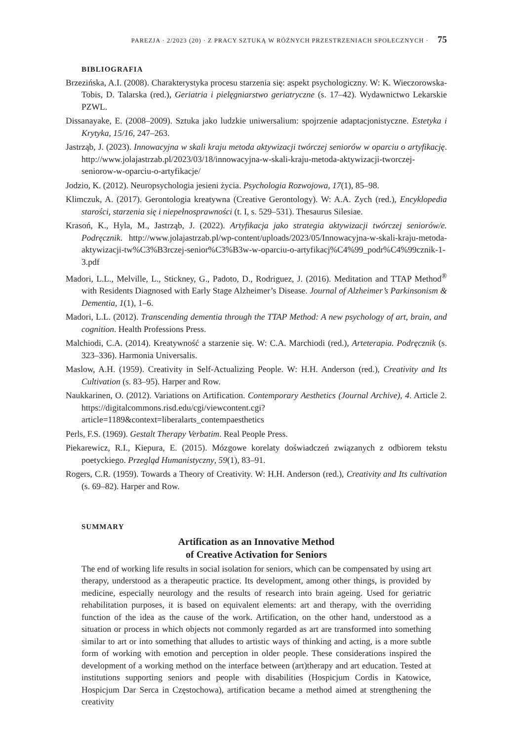PAREZJA · 2/2023 (20) · Z PRACY SZTUKĄ W RÓŻNYCH PRZESTRZENIACH SPOŁECZNYCH · 75
BIBLIOGRAFIA
Brzezińska, A.I. (2008). Charakterystyka procesu starzenia się: aspekt psychologiczny. W: K. Wieczorowska-Tobis, D. Talarska (red.), Geriatria i pielęgniarstwo geriatryczne (s. 17–42). Wydawnictwo Lekarskie PZWL.
Dissanayake, E. (2008–2009). Sztuka jako ludzkie uniwersalium: spojrzenie adaptacjonistyczne. Estetyka i Krytyka, 15/16, 247–263.
Jastrząb, J. (2023). Innowacyjna w skali kraju metoda aktywizacji twórczej seniorów w oparciu o artyfikację. http://www.jolajastrzab.pl/2023/03/18/innowacyjna-w-skali-kraju-metoda-aktywizacji-tworczej-seniorow-w-oparciu-o-artyfikacje/
Jodzio, K. (2012). Neuropsychologia jesieni życia. Psychologia Rozwojowa, 17(1), 85–98.
Klimczuk, A. (2017). Gerontologia kreatywna (Creative Gerontology). W: A.A. Zych (red.), Encyklopedia starości, starzenia się i niepełnosprawności (t. I, s. 529–531). Thesaurus Silesiae.
Krasoń, K., Hyla, M., Jastrząb, J. (2022). Artyfikacja jako strategia aktywizacji twórczej seniorów/e. Podręcznik. http://www.jolajastrzab.pl/wp-content/uploads/2023/05/Innowacyjna-w-skali-kraju-metoda-aktywizacji-tw%C3%B3rczej-senior%C3%B3w-w-oparciu-o-artyfikacj%C4%99_podr%C4%99cznik-1-3.pdf
Madori, L.L., Melville, L., Stickney, G., Padoto, D., Rodriguez, J. (2016). Meditation and TTAP Method<sup>®</sup> with Residents Diagnosed with Early Stage Alzheimer’s Disease. Journal of Alzheimer’s Parkinsonism & Dementia, 1(1), 1–6.
Madori, L.L. (2012). Transcending dementia through the TTAP Method: A new psychology of art, brain, and cognition. Health Professions Press.
Malchiodi, C.A. (2014). Kreatywność a starzenie się. W: C.A. Marchiodi (red.), Arteterapia. Podręcznik (s. 323–336). Harmonia Universalis.
Maslow, A.H. (1959). Creativity in Self-Actualizing People. W: H.H. Anderson (red.), Creativity and Its Cultivation (s. 83–95). Harper and Row.
Naukkarinen, O. (2012). Variations on Artification. Contemporary Aesthetics (Journal Archive), 4. Article 2. https://digitalcommons.risd.edu/cgi/viewcontent.cgi?article=1189&context=liberalarts_contempaesthetics
Perls, F.S. (1969). Gestalt Therapy Verbatim. Real People Press.
Piekarewicz, R.I., Kiepura, E. (2015). Mózgowe korelaty doświadczeń związanych z odbiorem tekstu poetyckiego. Przegląd Humanistyczny, 59(1), 83–91.
Rogers, C.R. (1959). Towards a Theory of Creativity. W: H.H. Anderson (red.), Creativity and Its cultivation (s. 69–82). Harper and Row.
SUMMARY
Artification as an Innovative Method
of Creative Activation for Seniors
The end of working life results in social isolation for seniors, which can be compensated by using art therapy, understood as a therapeutic practice. Its development, among other things, is provided by medicine, especially neurology and the results of research into brain ageing. Used for geriatric rehabilitation purposes, it is based on equivalent elements: art and therapy, with the overriding function of the idea as the cause of the work. Artification, on the other hand, understood as a situation or process in which objects not commonly regarded as art are transformed into something similar to art or into something that alludes to artistic ways of thinking and acting, is a more subtle form of working with emotion and perception in older people. These considerations inspired the development of a working method on the interface between (art)therapy and art education. Tested at institutions supporting seniors and people with disabilities (Hospicjum Cordis in Katowice, Hospicjum Dar Serca in Częstochowa), artification became a method aimed at strengthening the creativity